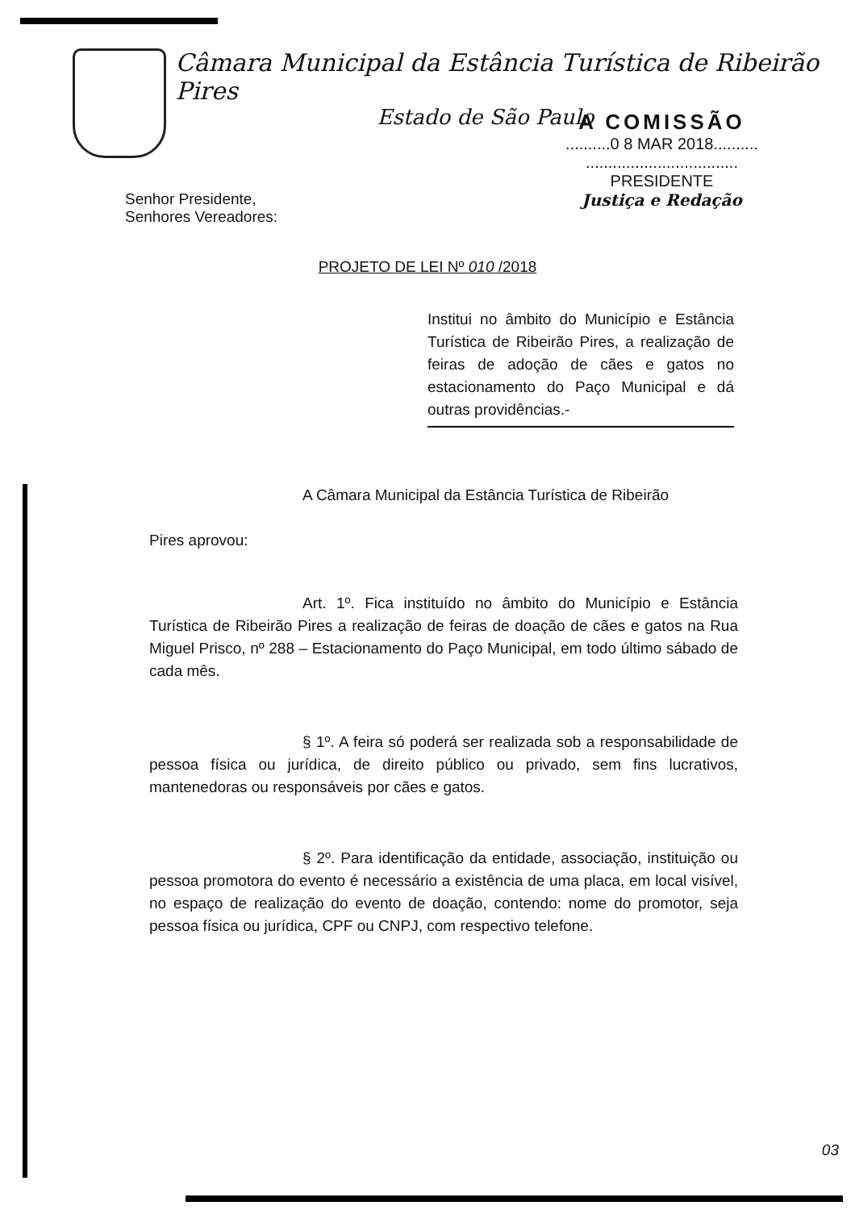Câmara Municipal da Estância Turística de Ribeirão Pires
Estado de São Paulo
Senhor Presidente,
Senhores Vereadores:
A COMISSÃO
..........0 8 MAR 2018..........
..................................
PRESIDENTE
Justiça e Redação
PROJETO DE LEI Nº 010 /2018
Institui no âmbito do Município e Estância Turística de Ribeirão Pires, a realização de feiras de adoção de cães e gatos no estacionamento do Paço Municipal e dá outras providências.-
A Câmara Municipal da Estância Turística de Ribeirão
Pires aprovou:
Art. 1º. Fica instituído no âmbito do Município e Estância Turística de Ribeirão Pires a realização de feiras de doação de cães e gatos na Rua Miguel Prisco, nº 288 – Estacionamento do Paço Municipal, em todo último sábado de cada mês.
§ 1º. A feira só poderá ser realizada sob a responsabilidade de pessoa física ou jurídica, de direito público ou privado, sem fins lucrativos, mantenedoras ou responsáveis por cães e gatos.
§ 2º. Para identificação da entidade, associação, instituição ou pessoa promotora do evento é necessário a existência de uma placa, em local visível, no espaço de realização do evento de doação, contendo: nome do promotor, seja pessoa física ou jurídica, CPF ou CNPJ, com respectivo telefone.
03